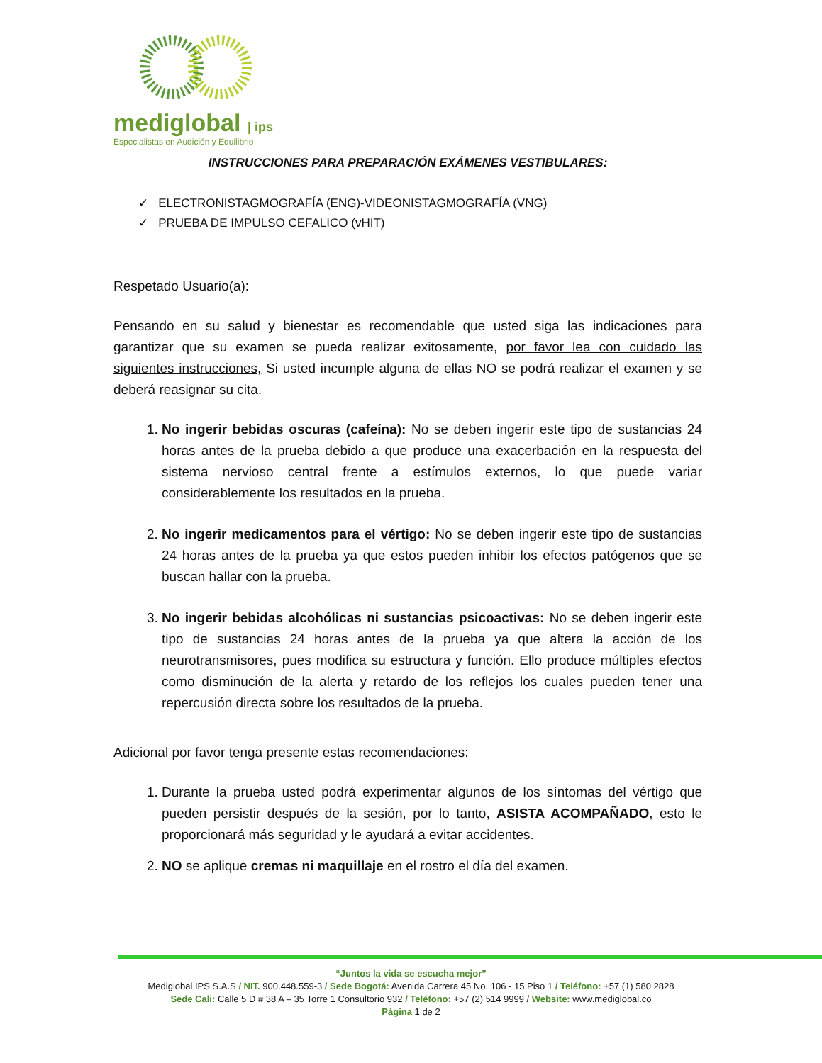mediglobal | ips
Especialistas en Audición y Equilibrio
INSTRUCCIONES PARA PREPARACIÓN EXÁMENES VESTIBULARES:
✓ ELECTRONISTAGMOGRAFÍA (ENG)-VIDEONISTAGMOGRAFÍA (VNG)
✓ PRUEBA DE IMPULSO CEFALICO (vHIT)
Respetado Usuario(a):
Pensando en su salud y bienestar es recomendable que usted siga las indicaciones para garantizar que su examen se pueda realizar exitosamente, por favor lea con cuidado las siguientes instrucciones, Si usted incumple alguna de ellas NO se podrá realizar el examen y se deberá reasignar su cita.
1. No ingerir bebidas oscuras (cafeína): No se deben ingerir este tipo de sustancias 24 horas antes de la prueba debido a que produce una exacerbación en la respuesta del sistema nervioso central frente a estímulos externos, lo que puede variar considerablemente los resultados en la prueba.
2. No ingerir medicamentos para el vértigo: No se deben ingerir este tipo de sustancias 24 horas antes de la prueba ya que estos pueden inhibir los efectos patógenos que se buscan hallar con la prueba.
3. No ingerir bebidas alcohólicas ni sustancias psicoactivas: No se deben ingerir este tipo de sustancias 24 horas antes de la prueba ya que altera la acción de los neurotransmisores, pues modifica su estructura y función. Ello produce múltiples efectos como disminución de la alerta y retardo de los reflejos los cuales pueden tener una repercusión directa sobre los resultados de la prueba.
Adicional por favor tenga presente estas recomendaciones:
1. Durante la prueba usted podrá experimentar algunos de los síntomas del vértigo que pueden persistir después de la sesión, por lo tanto, ASISTA ACOMPAÑADO, esto le proporcionará más seguridad y le ayudará a evitar accidentes.
2. NO se aplique cremas ni maquillaje en el rostro el día del examen.
“Juntos la vida se escucha mejor”
Mediglobal IPS S.A.S / NIT. 900.448.559-3 / Sede Bogotá: Avenida Carrera 45 No. 106 - 15 Piso 1 / Teléfono: +57 (1) 580 2828
Sede Cali: Calle 5 D # 38 A – 35 Torre 1 Consultorio 932 / Teléfono: +57 (2) 514 9999 / Website: www.mediglobal.co
Página 1 de 2